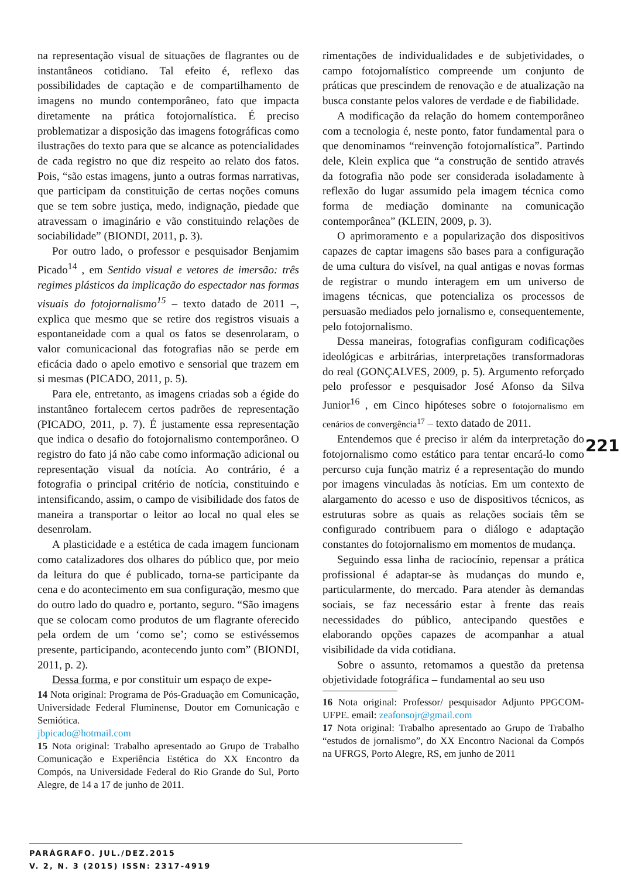na representação visual de situações de flagrantes ou de instantâneos cotidiano. Tal efeito é, reflexo das possibilidades de captação e de compartilhamento de imagens no mundo contemporâneo, fato que impacta diretamente na prática fotojornalística. É preciso problematizar a disposição das imagens fotográficas como ilustrações do texto para que se alcance as potencialidades de cada registro no que diz respeito ao relato dos fatos. Pois, “são estas imagens, junto a outras formas narrativas, que participam da constituição de certas noções comuns que se tem sobre justiça, medo, indignação, piedade que atravessam o imaginário e vão constituindo relações de sociabilidade” (BIONDI, 2011, p. 3).
Por outro lado, o professor e pesquisador Benjamim Picado<sup>14</sup> , em Sentido visual e vetores de imersão: três regimes plásticos da implicação do espectador nas formas visuais do fotojornalismo<sup>15</sup> – texto datado de 2011 –, explica que mesmo que se retire dos registros visuais a espontaneidade com a qual os fatos se desenrolaram, o valor comunicacional das fotografias não se perde em eficácia dado o apelo emotivo e sensorial que trazem em si mesmas (PICADO, 2011, p. 5).
Para ele, entretanto, as imagens criadas sob a égide do instantâneo fortalecem certos padrões de representação (PICADO, 2011, p. 7). É justamente essa representação que indica o desafio do fotojornalismo contemporâneo. O registro do fato já não cabe como informação adicional ou representação visual da notícia. Ao contrário, é a fotografia o principal critério de notícia, constituindo e intensificando, assim, o campo de visibilidade dos fatos de maneira a transportar o leitor ao local no qual eles se desenrolam.
A plasticidade e a estética de cada imagem funcionam como catalizadores dos olhares do público que, por meio da leitura do que é publicado, torna-se participante da cena e do acontecimento em sua configuração, mesmo que do outro lado do quadro e, portanto, seguro. “São imagens que se colocam como produtos de um flagrante oferecido pela ordem de um ‘como se’; como se estivéssemos presente, participando, acontecendo junto com” (BIONDI, 2011, p. 2).
Dessa forma, e por constituir um espaço de expe-
14 Nota original: Programa de Pós-Graduação em Comunicação, Universidade Federal Fluminense, Doutor em Comunicação e Semiótica.
jbpicado@hotmail.com
15 Nota original: Trabalho apresentado ao Grupo de Trabalho Comunicação e Experiência Estética do XX Encontro da Compós, na Universidade Federal do Rio Grande do Sul, Porto Alegre, de 14 a 17 de junho de 2011.
rimentações de individualidades e de subjetividades, o campo fotojornalístico compreende um conjunto de práticas que prescindem de renovação e de atualização na busca constante pelos valores de verdade e de fiabilidade.
A modificação da relação do homem contemporâneo com a tecnologia é, neste ponto, fator fundamental para o que denominamos “reinvenção fotojornalística”. Partindo dele, Klein explica que “a construção de sentido através da fotografia não pode ser considerada isoladamente à reflexão do lugar assumido pela imagem técnica como forma de mediação dominante na comunicação contemporânea” (KLEIN, 2009, p. 3).
O aprimoramento e a popularização dos dispositivos capazes de captar imagens são bases para a configuração de uma cultura do visível, na qual antigas e novas formas de registrar o mundo interagem em um universo de imagens técnicas, que potencializa os processos de persuasão mediados pelo jornalismo e, consequentemente, pelo fotojornalismo.
Dessa maneiras, fotografias configuram codificações ideológicas e arbitrárias, interpretações transformadoras do real (GONÇALVES, 2009, p. 5). Argumento reforçado pelo professor e pesquisador José Afonso da Silva Junior<sup>16</sup> , em Cinco hipóteses sobre o fotojornalismo em cenários de convergência<sup>17</sup> – texto datado de 2011.
Entendemos que é preciso ir além da interpretação do fotojornalismo como estático para tentar encará-lo como percurso cuja função matriz é a representação do mundo por imagens vinculadas às notícias. Em um contexto de alargamento do acesso e uso de dispositivos técnicos, as estruturas sobre as quais as relações sociais têm se configurado contribuem para o diálogo e adaptação constantes do fotojornalismo em momentos de mudança.
Seguindo essa linha de raciocínio, repensar a prática profissional é adaptar-se às mudanças do mundo e, particularmente, do mercado. Para atender às demandas sociais, se faz necessário estar à frente das reais necessidades do público, antecipando questões e elaborando opções capazes de acompanhar a atual visibilidade da vida cotidiana.
Sobre o assunto, retomamos a questão da pretensa objetividade fotográfica – fundamental ao seu uso
16 Nota original: Professor/ pesquisador Adjunto PPGCOM-UFPE. email: zeafonsojr@gmail.com
17 Nota original: Trabalho apresentado ao Grupo de Trabalho “estudos de jornalismo”, do XX Encontro Nacional da Compós na UFRGS, Porto Alegre, RS, em junho de 2011
221
PARÁGRAFO. JUL./DEZ.2015
V. 2, N. 3 (2015) ISSN: 2317-4919